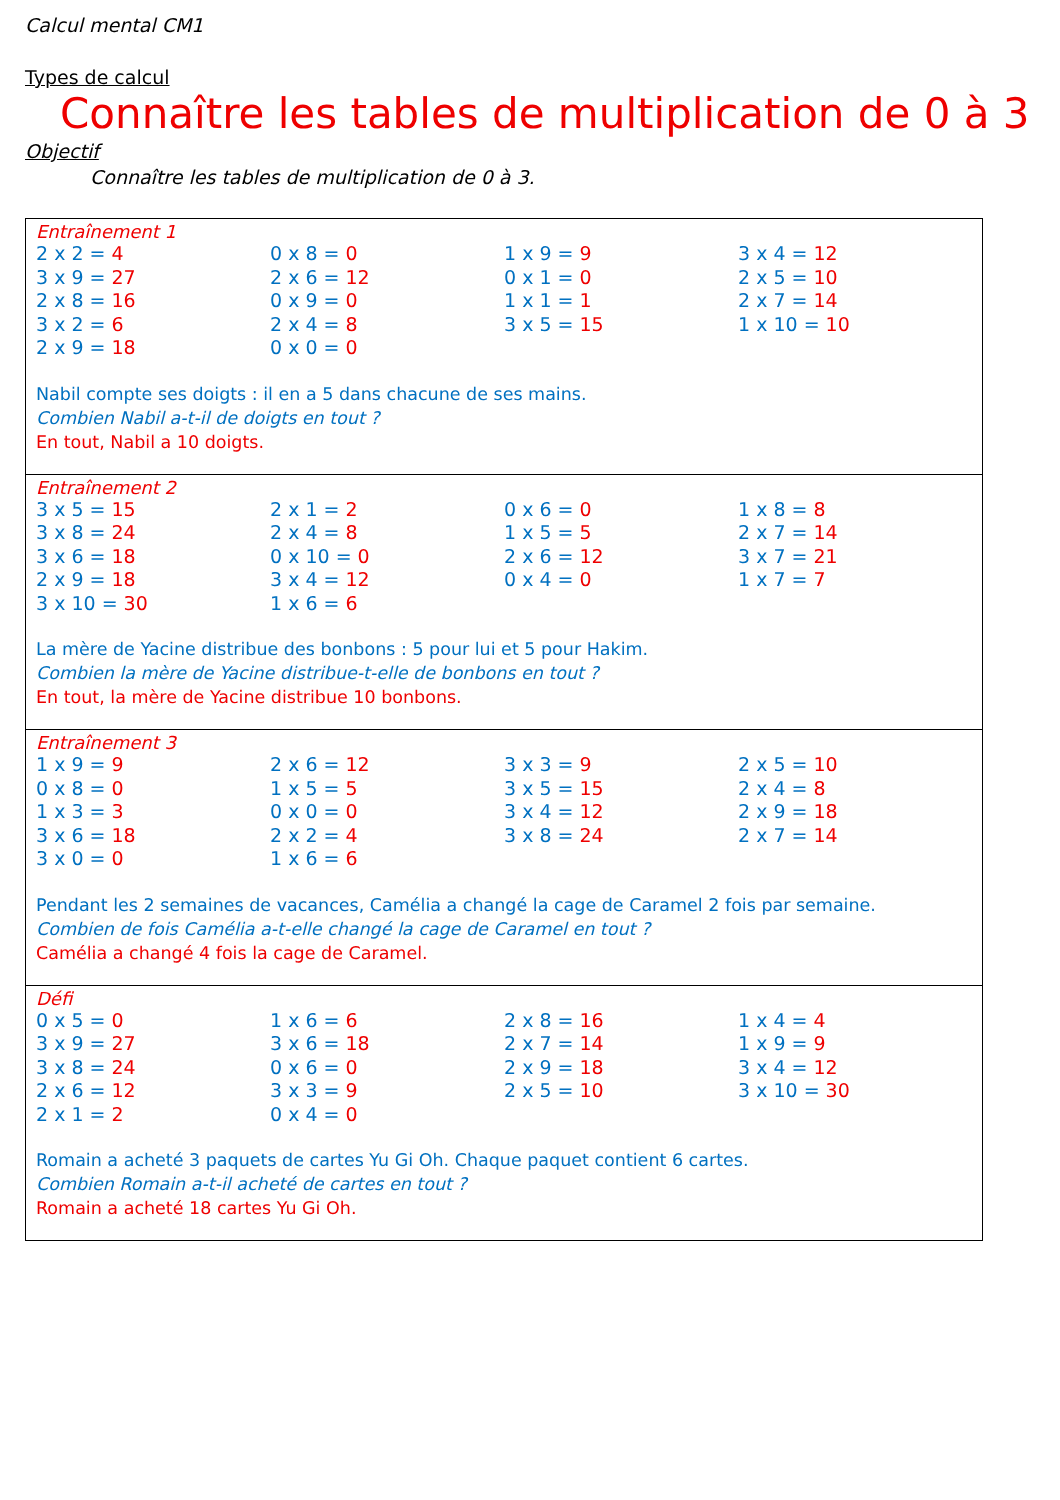Calcul mental CM1
Types de calcul
Connaître les tables de multiplication de 0 à 3
Objectif
Connaître les tables de multiplication de 0 à 3.
| Entraînement 1 / 2 x 2 = 4 / 0 x 8 = 0 / 1 x 9 = 9 / 3 x 4 = 12 / / 3 x 9 = 27 / 2 x 6 = 12 / 0 x 1 = 0 / 2 x 5 = 10 / / 2 x 8 = 16 / 0 x 9 = 0 / 1 x 1 = 1 / 2 x 7 = 14 / / 3 x 2 = 6 / 2 x 4 = 8 / 3 x 5 = 15 / 1 x 10 = 10 / / 2 x 9 = 18 / 0 x 0 = 0 / / / Nabil compte ses doigts : il en a 5 dans chacune de ses mains. Combien Nabil a-t-il de doigts en tout ? En tout, Nabil a 10 doigts. |
| Entraînement 2 / 3 x 5 = 15 / 2 x 1 = 2 / 0 x 6 = 0 / 1 x 8 = 8 / / 3 x 8 = 24 / 2 x 4 = 8 / 1 x 5 = 5 / 2 x 7 = 14 / / 3 x 6 = 18 / 0 x 10 = 0 / 2 x 6 = 12 / 3 x 7 = 21 / / 2 x 9 = 18 / 3 x 4 = 12 / 0 x 4 = 0 / 1 x 7 = 7 / / 3 x 10 = 30 / 1 x 6 = 6 / / / La mère de Yacine distribue des bonbons : 5 pour lui et 5 pour Hakim. Combien la mère de Yacine distribue-t-elle de bonbons en tout ? En tout, la mère de Yacine distribue 10 bonbons. |
| Entraînement 3 / 1 x 9 = 9 / 2 x 6 = 12 / 3 x 3 = 9 / 2 x 5 = 10 / / 0 x 8 = 0 / 1 x 5 = 5 / 3 x 5 = 15 / 2 x 4 = 8 / / 1 x 3 = 3 / 0 x 0 = 0 / 3 x 4 = 12 / 2 x 9 = 18 / / 3 x 6 = 18 / 2 x 2 = 4 / 3 x 8 = 24 / 2 x 7 = 14 / / 3 x 0 = 0 / 1 x 6 = 6 / / / Pendant les 2 semaines de vacances, Camélia a changé la cage de Caramel 2 fois par semaine. Combien de fois Camélia a-t-elle changé la cage de Caramel en tout ? Camélia a changé 4 fois la cage de Caramel. |
| Défi / 0 x 5 = 0 / 1 x 6 = 6 / 2 x 8 = 16 / 1 x 4 = 4 / / 3 x 9 = 27 / 3 x 6 = 18 / 2 x 7 = 14 / 1 x 9 = 9 / / 3 x 8 = 24 / 0 x 6 = 0 / 2 x 9 = 18 / 3 x 4 = 12 / / 2 x 6 = 12 / 3 x 3 = 9 / 2 x 5 = 10 / 3 x 10 = 30 / / 2 x 1 = 2 / 0 x 4 = 0 / / / Romain a acheté 3 paquets de cartes Yu Gi Oh. Chaque paquet contient 6 cartes. Combien Romain a-t-il acheté de cartes en tout ? Romain a acheté 18 cartes Yu Gi Oh. |